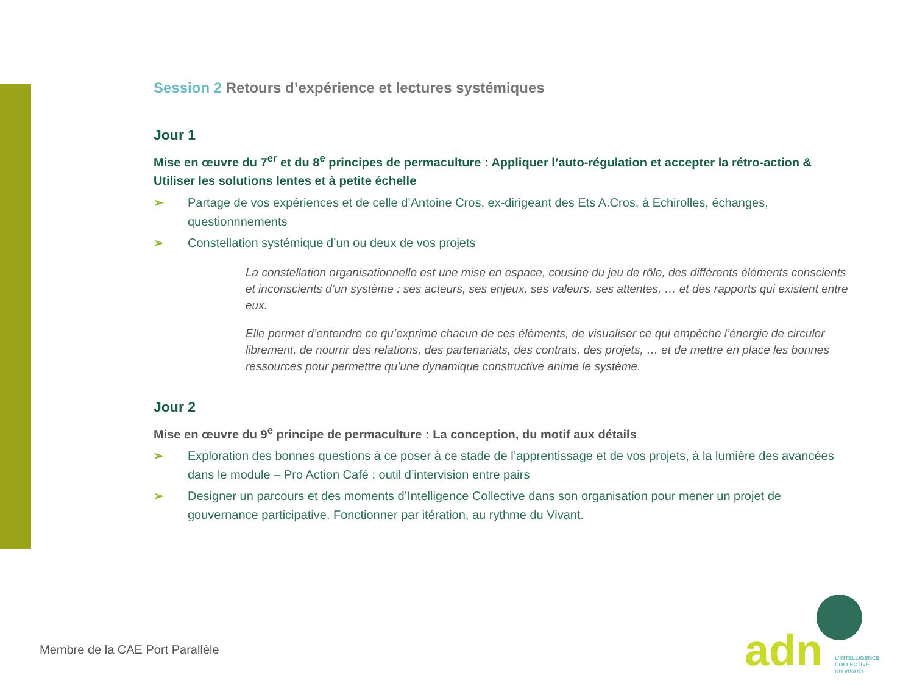Session 2 Retours d’expérience et lectures systémiques
Jour 1
Mise en œuvre du 7<sup>er</sup> et du 8<sup>e</sup> principes de permaculture : Appliquer l’auto-régulation et accepter la rétro-action & Utiliser les solutions lentes et à petite échelle
➢ Partage de vos expériences et de celle d’Antoine Cros, ex-dirigeant des Ets A.Cros, à Echirolles, échanges, questionnnements
➢ Constellation systémique d’un ou deux de vos projets
La constellation organisationnelle est une mise en espace, cousine du jeu de rôle, des différents éléments conscients et inconscients d’un système : ses acteurs, ses enjeux, ses valeurs, ses attentes, … et des rapports qui existent entre eux.
Elle permet d’entendre ce qu’exprime chacun de ces éléments, de visualiser ce qui empêche l’énergie de circuler librement, de nourrir des relations, des partenariats, des contrats, des projets, … et de mettre en place les bonnes ressources pour permettre qu’une dynamique constructive anime le système.
Jour 2
Mise en œuvre du 9<sup>e</sup> principe de permaculture : La conception, du motif aux détails
➢ Exploration des bonnes questions à ce poser à ce stade de l’apprentissage et de vos projets, à la lumière des avancées dans le module – Pro Action Café : outil d’intervision entre pairs
➢ Designer un parcours et des moments d’Intelligence Collective dans son organisation pour mener un projet de gouvernance participative. Fonctionner par itération, au rythme du Vivant.
Membre de la CAE Port Parallèle
adn L’INTELLIGENCE
COLLECTIVE
DU VIVANT